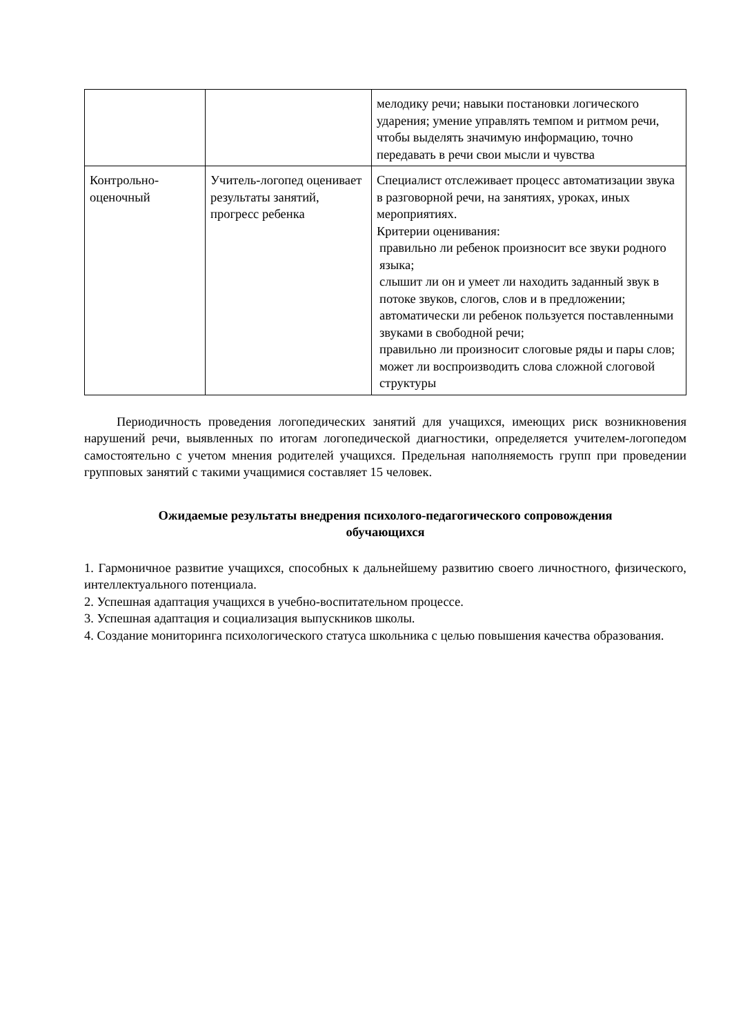| | | мелодику речи; навыки постановки логического ударения; умение управлять темпом и ритмом речи, чтобы выделять значимую информацию, точно передавать в речи свои мысли и чувства |
| Контрольно-оценочный | Учитель-логопед оценивает результаты занятий, прогресс ребенка | Специалист отслеживает процесс автоматизации звука в разговорной речи, на занятиях, уроках, иных мероприятиях. Критерии оценивания: правильно ли ребенок произносит все звуки родного языка; слышит ли он и умеет ли находить заданный звук в потоке звуков, слогов, слов и в предложении; автоматически ли ребенок пользуется поставленными звуками в свободной речи; правильно ли произносит слоговые ряды и пары слов; может ли воспроизводить слова сложной слоговой структуры |
Периодичность проведения логопедических занятий для учащихся, имеющих риск возникновения нарушений речи, выявленных по итогам логопедической диагностики, определяется учителем-логопедом самостоятельно с учетом мнения родителей учащихся. Предельная наполняемость групп при проведении групповых занятий с такими учащимися составляет 15 человек.
Ожидаемые результаты внедрения психолого-педагогического сопровождения
обучающихся
1. Гармоничное развитие учащихся, способных к дальнейшему развитию своего личностного, физического, интеллектуального потенциала.
2. Успешная адаптация учащихся в учебно-воспитательном процессе.
3. Успешная адаптация и социализация выпускников школы.
4. Создание мониторинга психологического статуса школьника с целью повышения качества образования.